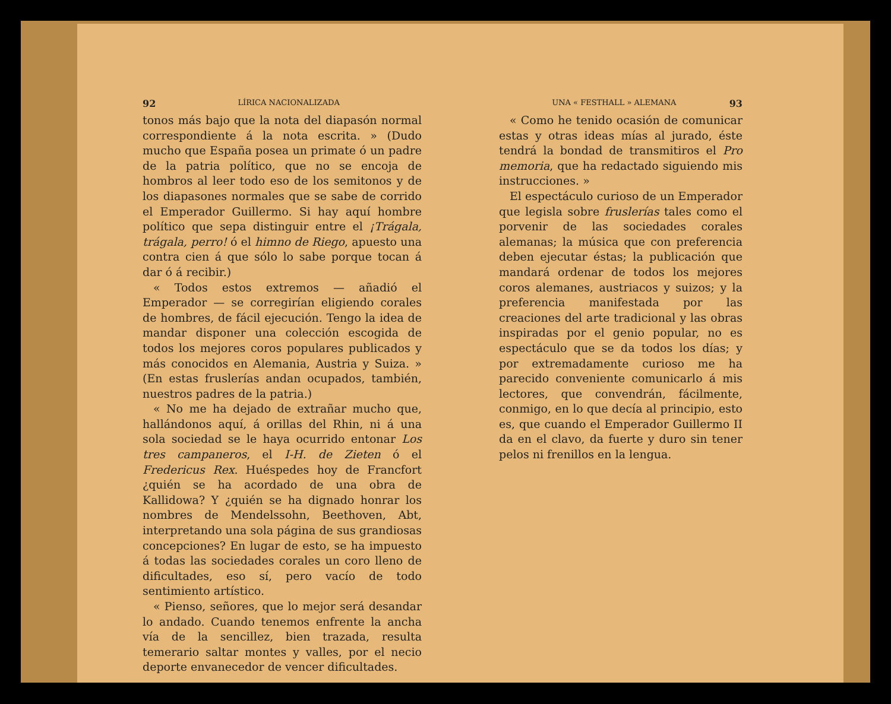92 LÍRICA NACIONALIZADA
tonos más bajo que la nota del diapasón normal correspondiente á la nota escrita. » (Dudo mucho que España posea un primate ó un padre de la patria político, que no se encoja de hombros al leer todo eso de los semitonos y de los diapasones normales que se sabe de corrido el Emperador Guillermo. Si hay aquí hombre político que sepa distinguir entre el ¡Trágala, trágala, perro! ó el himno de Riego, apuesto una contra cien á que sólo lo sabe porque tocan á dar ó á recibir.)
« Todos estos extremos — añadió el Emperador — se corregirían eligiendo corales de hombres, de fácil ejecución. Tengo la idea de mandar disponer una colección escogida de todos los mejores coros populares publicados y más conocidos en Alemania, Austria y Suiza. » (En estas fruslerías andan ocupados, también, nuestros padres de la patria.)
« No me ha dejado de extrañar mucho que, hallándonos aquí, á orillas del Rhin, ni á una sola sociedad se le haya ocurrido entonar Los tres campaneros, el I-H. de Zieten ó el Fredericus Rex. Huéspedes hoy de Francfort ¿quién se ha acordado de una obra de Kallidowa? Y ¿quién se ha dignado honrar los nombres de Mendelssohn, Beethoven, Abt, interpretando una sola página de sus grandiosas concepciones? En lugar de esto, se ha impuesto á todas las sociedades corales un coro lleno de dificultades, eso sí, pero vacío de todo sentimiento artístico.
« Pienso, señores, que lo mejor será desandar lo andado. Cuando tenemos enfrente la ancha vía de la sencillez, bien trazada, resulta temerario saltar montes y valles, por el necio deporte envanecedor de vencer dificultades.
UNA « FESTHALL » ALEMANA 93
« Como he tenido ocasión de comunicar estas y otras ideas mías al jurado, éste tendrá la bondad de transmitiros el Pro memoria, que ha redactado siguiendo mis instrucciones. »
El espectáculo curioso de un Emperador que legisla sobre fruslerías tales como el porvenir de las sociedades corales alemanas; la música que con preferencia deben ejecutar éstas; la publicación que mandará ordenar de todos los mejores coros alemanes, austriacos y suizos; y la preferencia manifestada por las creaciones del arte tradicional y las obras inspiradas por el genio popular, no es espectáculo que se da todos los días; y por extremadamente curioso me ha parecido conveniente comunicarlo á mis lectores, que convendrán, fácilmente, conmigo, en lo que decía al principio, esto es, que cuando el Emperador Guillermo II da en el clavo, da fuerte y duro sin tener pelos ni frenillos en la lengua.